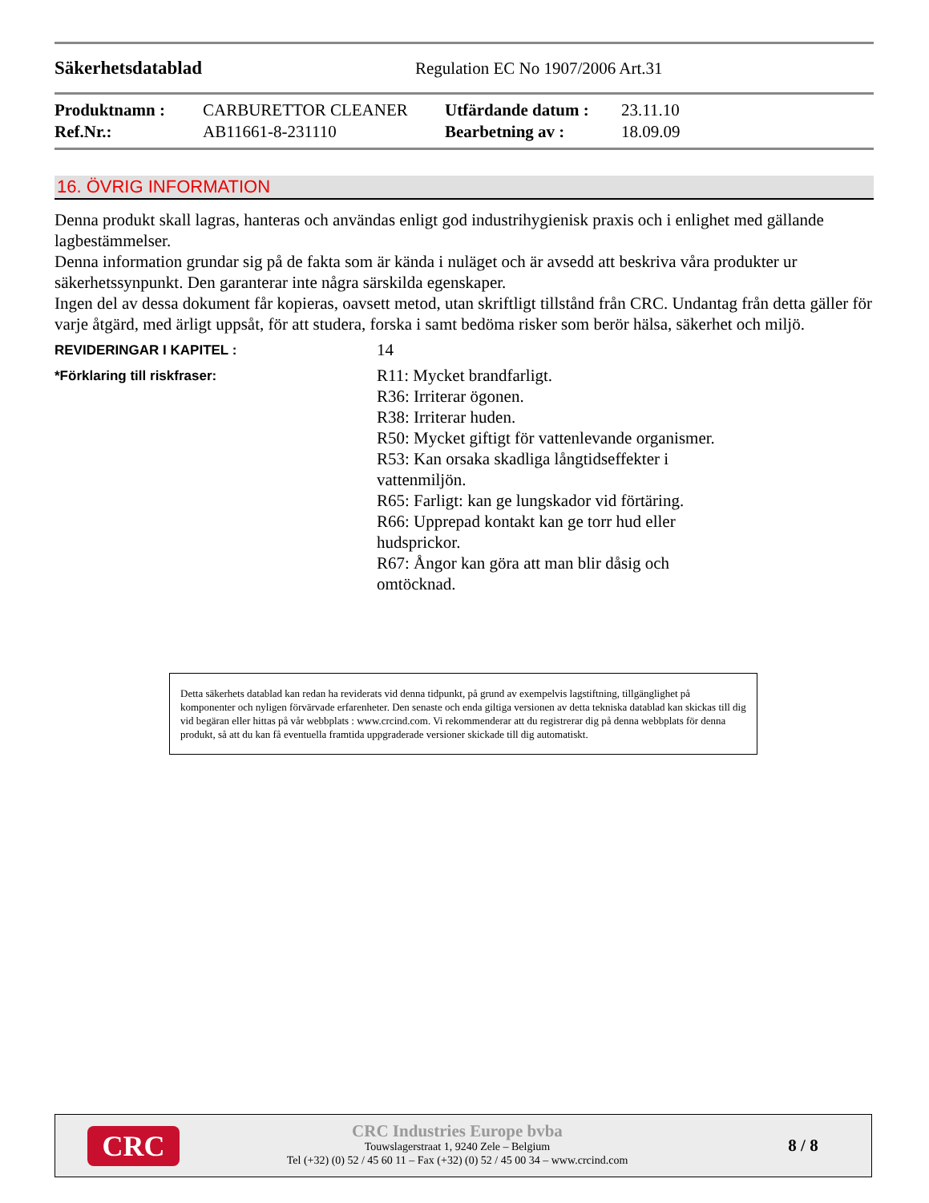Säkerhetsdatablad Regulation EC No 1907/2006 Art.31
| Produktnamn : | CARBURETTOR CLEANER | Utfärdande datum : | 23.11.10 |
| Ref.Nr.: | AB11661-8-231110 | Bearbetning av : | 18.09.09 |
16. ÖVRIG INFORMATION
Denna produkt skall lagras, hanteras och användas enligt god industrihygienisk praxis och i enlighet med gällande lagbestämmelser.
Denna information grundar sig på de fakta som är kända i nuläget och är avsedd att beskriva våra produkter ur säkerhetssynpunkt. Den garanterar inte några särskilda egenskaper.
Ingen del av dessa dokument får kopieras, oavsett metod, utan skriftligt tillstånd från CRC. Undantag från detta gäller för varje åtgärd, med ärligt uppsåt, för att studera, forska i samt bedöma risker som berör hälsa, säkerhet och miljö.
REVIDERINGAR I KAPITEL :
14
*Förklaring till riskfraser:
R11: Mycket brandfarligt.
R36: Irriterar ögonen.
R38: Irriterar huden.
R50: Mycket giftigt för vattenlevande organismer.
R53: Kan orsaka skadliga långtidseffekter i vattenmiljön.
R65: Farligt: kan ge lungskador vid förtäring.
R66: Upprepad kontakt kan ge torr hud eller hudsprickor.
R67: Ångor kan göra att man blir dåsig och omtöcknad.
Detta säkerhets datablad kan redan ha reviderats vid denna tidpunkt, på grund av exempelvis lagstiftning, tillgänglighet på komponenter och nyligen förvärvade erfarenheter. Den senaste och enda giltiga versionen av detta tekniska datablad kan skickas till dig vid begäran eller hittas på vår webbplats : www.crcind.com. Vi rekommenderar att du registrerar dig på denna webbplats för denna produkt, så att du kan få eventuella framtida uppgraderade versioner skickade till dig automatiskt.
CRC
CRC Industries Europe bvba
Touwslagerstraat 1, 9240 Zele – Belgium
Tel (+32) (0) 52 / 45 60 11 – Fax (+32) (0) 52 / 45 00 34 – www.crcind.com
8 / 8